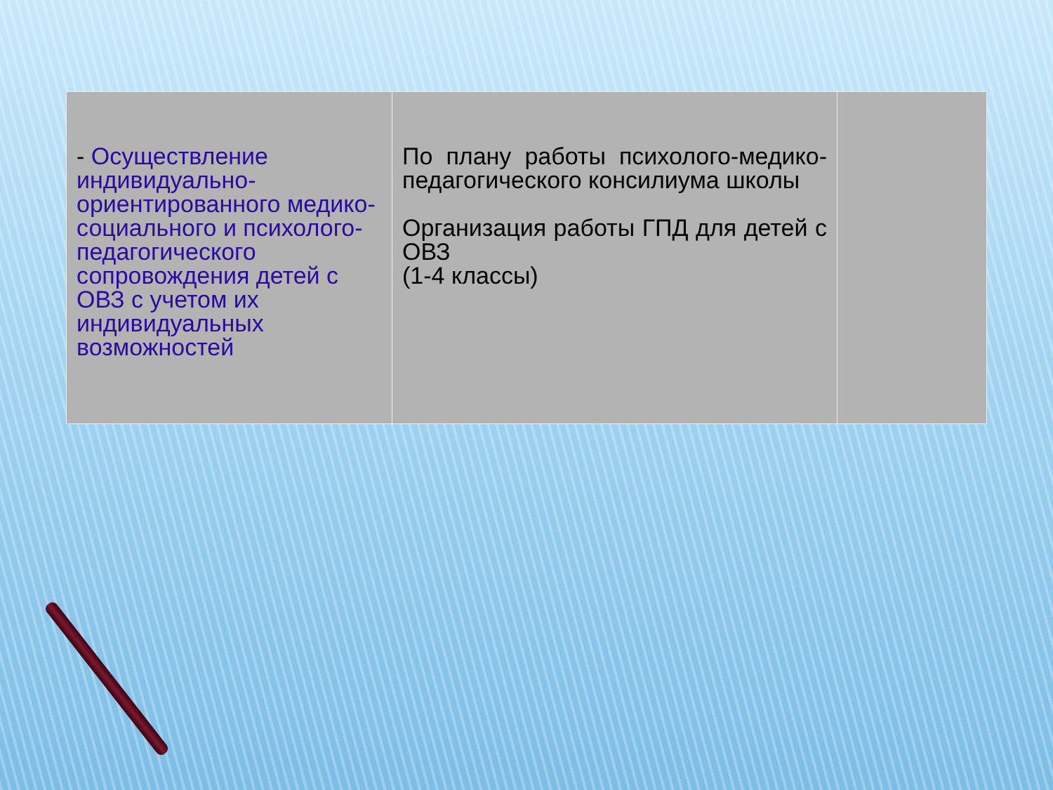| - Осуществление индивидуально-ориентированного медико-социального и психолого-педагогического сопровождения детей с ОВЗ с учетом их индивидуальных возможностей | По плану работы психолого-медико-педагогического консилиума школы Организация работы ГПД для детей с ОВЗ (1-4 классы) | |